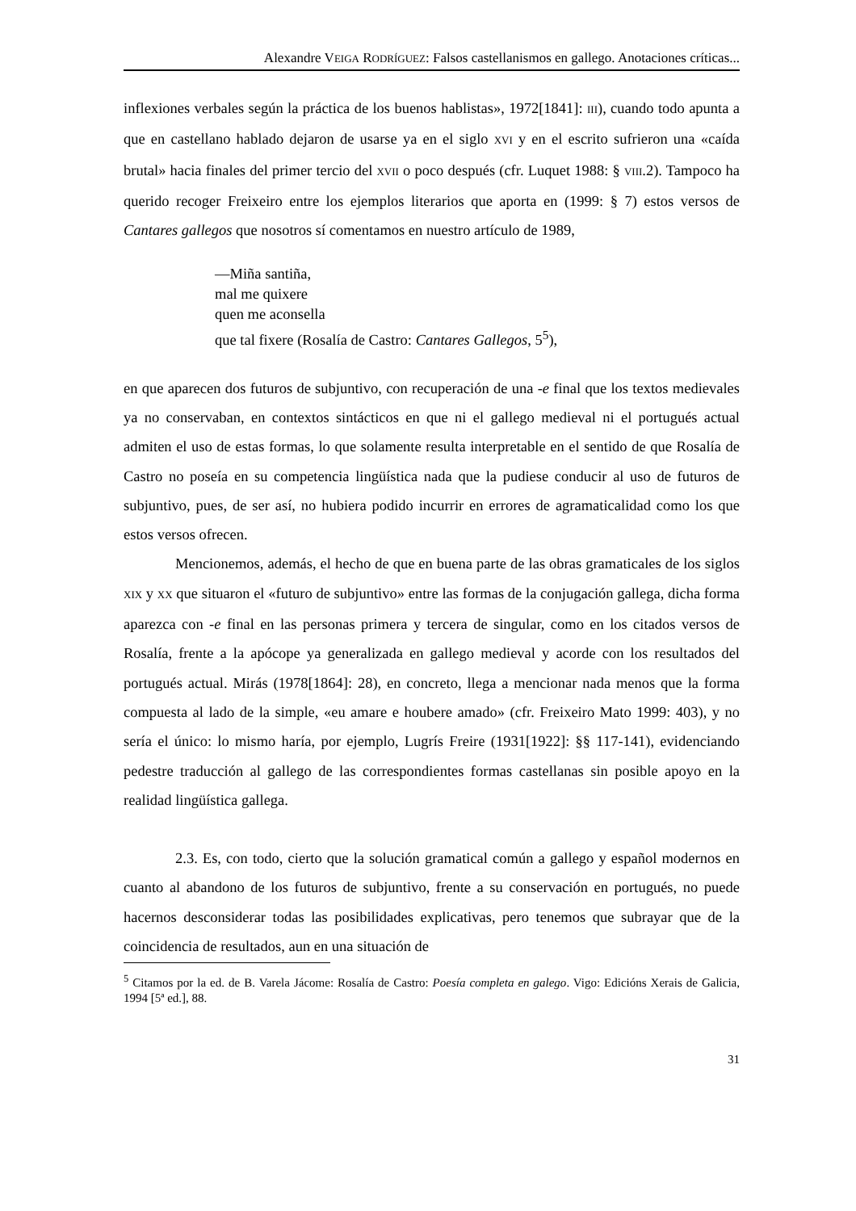Alexandre VEIGA RODRÍGUEZ: Falsos castellanismos en gallego. Anotaciones críticas...
inflexiones verbales según la práctica de los buenos hablistas», 1972[1841]: III), cuando todo apunta a que en castellano hablado dejaron de usarse ya en el siglo XVI y en el escrito sufrieron una «caída brutal» hacia finales del primer tercio del XVII o poco después (cfr. Luquet 1988: § VIII.2). Tampoco ha querido recoger Freixeiro entre los ejemplos literarios que aporta en (1999: § 7) estos versos de Cantares gallegos que nosotros sí comentamos en nuestro artículo de 1989,
—Miña santiña,
mal me quixere
quen me aconsella
que tal fixere (Rosalía de Castro: Cantares Gallegos, 5<sup>5</sup>),
en que aparecen dos futuros de subjuntivo, con recuperación de una -e final que los textos medievales ya no conservaban, en contextos sintácticos en que ni el gallego medieval ni el portugués actual admiten el uso de estas formas, lo que solamente resulta interpretable en el sentido de que Rosalía de Castro no poseía en su competencia lingüística nada que la pudiese conducir al uso de futuros de subjuntivo, pues, de ser así, no hubiera podido incurrir en errores de agramaticalidad como los que estos versos ofrecen.
Mencionemos, además, el hecho de que en buena parte de las obras gramaticales de los siglos XIX y XX que situaron el «futuro de subjuntivo» entre las formas de la conjugación gallega, dicha forma aparezca con -e final en las personas primera y tercera de singular, como en los citados versos de Rosalía, frente a la apócope ya generalizada en gallego medieval y acorde con los resultados del portugués actual. Mirás (1978[1864]: 28), en concreto, llega a mencionar nada menos que la forma compuesta al lado de la simple, «eu amare e houbere amado» (cfr. Freixeiro Mato 1999: 403), y no sería el único: lo mismo haría, por ejemplo, Lugrís Freire (1931[1922]: §§ 117-141), evidenciando pedestre traducción al gallego de las correspondientes formas castellanas sin posible apoyo en la realidad lingüística gallega.
2.3. Es, con todo, cierto que la solución gramatical común a gallego y español modernos en cuanto al abandono de los futuros de subjuntivo, frente a su conservación en portugués, no puede hacernos desconsiderar todas las posibilidades explicativas, pero tenemos que subrayar que de la coincidencia de resultados, aun en una situación de
<sup>5</sup> Citamos por la ed. de B. Varela Jácome: Rosalía de Castro: Poesía completa en galego. Vigo: Edicións Xerais de Galicia, 1994 [5ª ed.], 88.
31